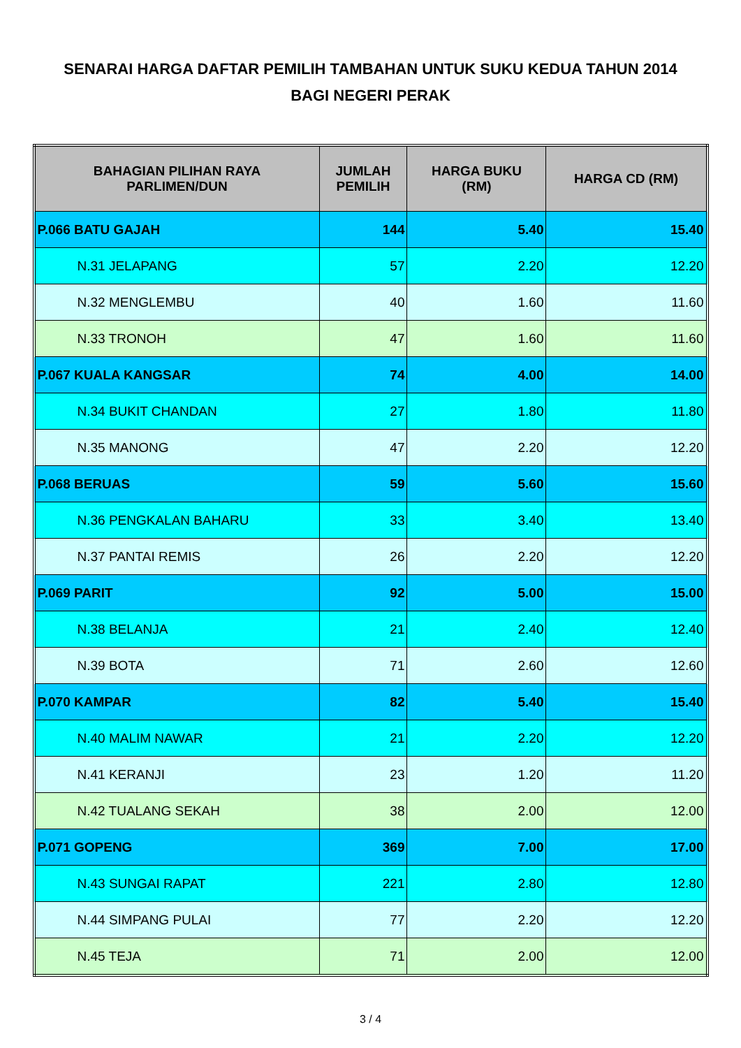SENARAI HARGA DAFTAR PEMILIH TAMBAHAN UNTUK SUKU KEDUA TAHUN 2014
BAGI NEGERI PERAK
| BAHAGIAN PILIHAN RAYA PARLIMEN/DUN | JUMLAH PEMILIH | HARGA BUKU (RM) | HARGA CD (RM) |
| --- | --- | --- | --- |
| P.066 BATU GAJAH | 144 | 5.40 | 15.40 |
| N.31 JELAPANG | 57 | 2.20 | 12.20 |
| N.32 MENGLEMBU | 40 | 1.60 | 11.60 |
| N.33 TRONOH | 47 | 1.60 | 11.60 |
| P.067 KUALA KANGSAR | 74 | 4.00 | 14.00 |
| N.34 BUKIT CHANDAN | 27 | 1.80 | 11.80 |
| N.35 MANONG | 47 | 2.20 | 12.20 |
| P.068 BERUAS | 59 | 5.60 | 15.60 |
| N.36 PENGKALAN BAHARU | 33 | 3.40 | 13.40 |
| N.37 PANTAI REMIS | 26 | 2.20 | 12.20 |
| P.069 PARIT | 92 | 5.00 | 15.00 |
| N.38 BELANJA | 21 | 2.40 | 12.40 |
| N.39 BOTA | 71 | 2.60 | 12.60 |
| P.070 KAMPAR | 82 | 5.40 | 15.40 |
| N.40 MALIM NAWAR | 21 | 2.20 | 12.20 |
| N.41 KERANJI | 23 | 1.20 | 11.20 |
| N.42 TUALANG SEKAH | 38 | 2.00 | 12.00 |
| P.071 GOPENG | 369 | 7.00 | 17.00 |
| N.43 SUNGAI RAPAT | 221 | 2.80 | 12.80 |
| N.44 SIMPANG PULAI | 77 | 2.20 | 12.20 |
| N.45 TEJA | 71 | 2.00 | 12.00 |
3 / 4